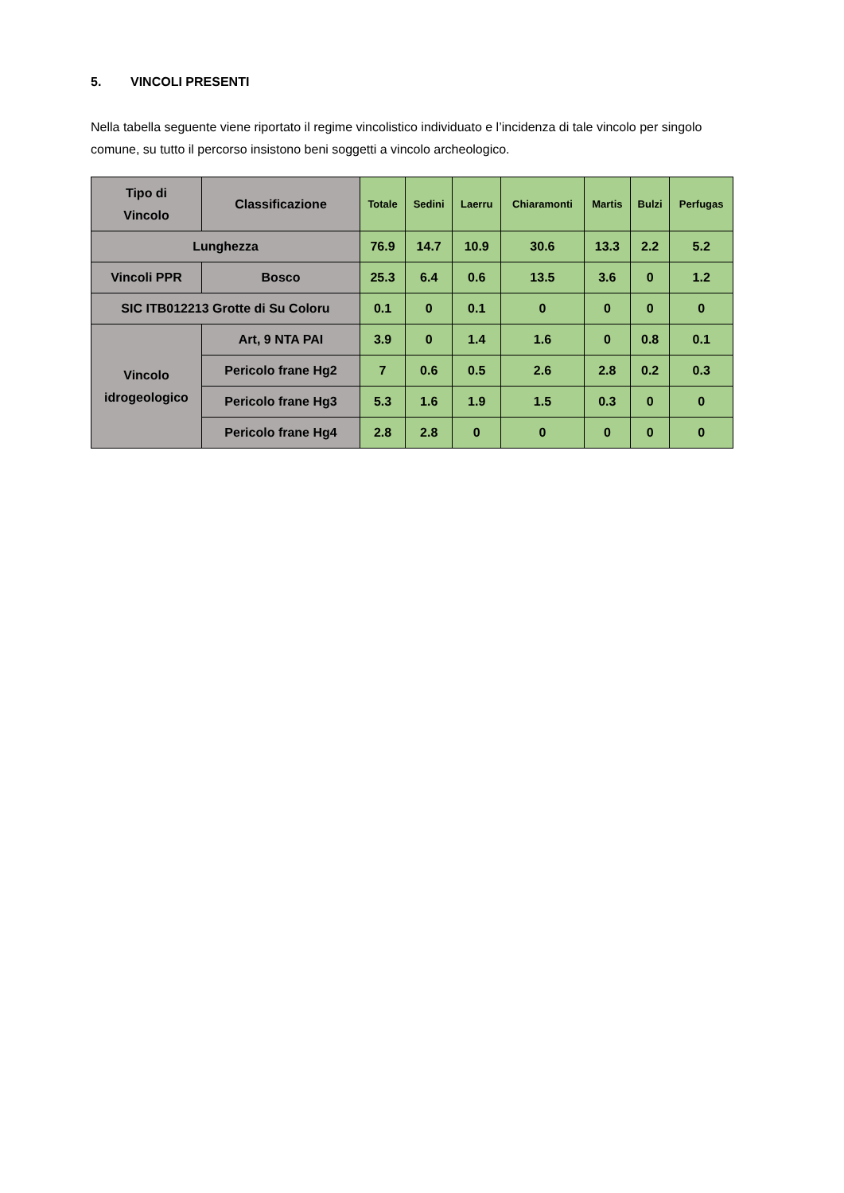5. VINCOLI PRESENTI
Nella tabella seguente viene riportato il regime vincolistico individuato e l’incidenza di tale vincolo per singolo comune, su tutto il percorso insistono beni soggetti a vincolo archeologico.
| Tipo di Vincolo | Classificazione | Totale | Sedini | Laerru | Chiaramonti | Martis | Bulzi | Perfugas |
| --- | --- | --- | --- | --- | --- | --- | --- | --- |
| Lunghezza | | 76.9 | 14.7 | 10.9 | 30.6 | 13.3 | 2.2 | 5.2 |
| Vincoli PPR | Bosco | 25.3 | 6.4 | 0.6 | 13.5 | 3.6 | 0 | 1.2 |
| SIC ITB012213 Grotte di Su Coloru | | 0.1 | 0 | 0.1 | 0 | 0 | 0 | 0 |
| Vincolo idrogeologico | Art, 9 NTA PAI | 3.9 | 0 | 1.4 | 1.6 | 0 | 0.8 | 0.1 |
| | Pericolo frane Hg2 | 7 | 0.6 | 0.5 | 2.6 | 2.8 | 0.2 | 0.3 |
| | Pericolo frane Hg3 | 5.3 | 1.6 | 1.9 | 1.5 | 0.3 | 0 | 0 |
| | Pericolo frane Hg4 | 2.8 | 2.8 | 0 | 0 | 0 | 0 | 0 |